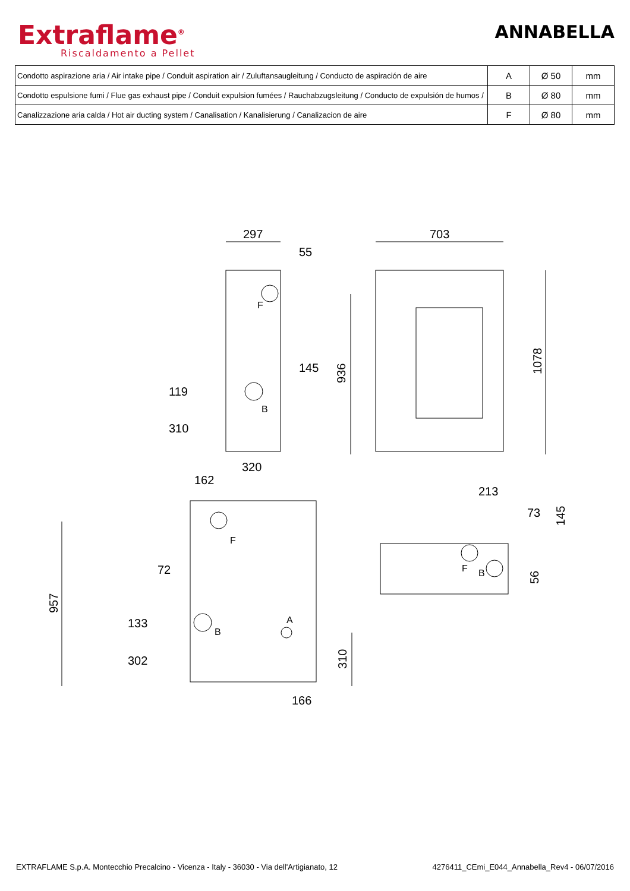Extraflame<sup>®</sup>
Riscaldamento a Pellet
ANNABELLA
| Condotto aspirazione aria / Air intake pipe / Conduit aspiration air / Zuluftansaugleitung / Conducto de aspiración de aire | A | Ø 50 | mm |
| Condotto espulsione fumi / Flue gas exhaust pipe / Conduit expulsion fumées / Rauchabzugsleitung / Conducto de expulsión de humos / | B | Ø 80 | mm |
| Canalizzazione aria calda / Hot air ducting system / Canalisation / Kanalisierung / Canalizacion de aire | F | Ø 80 | mm |
297
55
703
F
145
119
B
310
320
162
213
73
F
72
F
B
133
A
B
302
166
936
1078
145
56
957
310
EXTRAFLAME S.p.A. Montecchio Precalcino - Vicenza - Italy - 36030 - Via dell'Artigianato, 12 4276411_CEmi_E044_Annabella_Rev4 - 06/07/2016